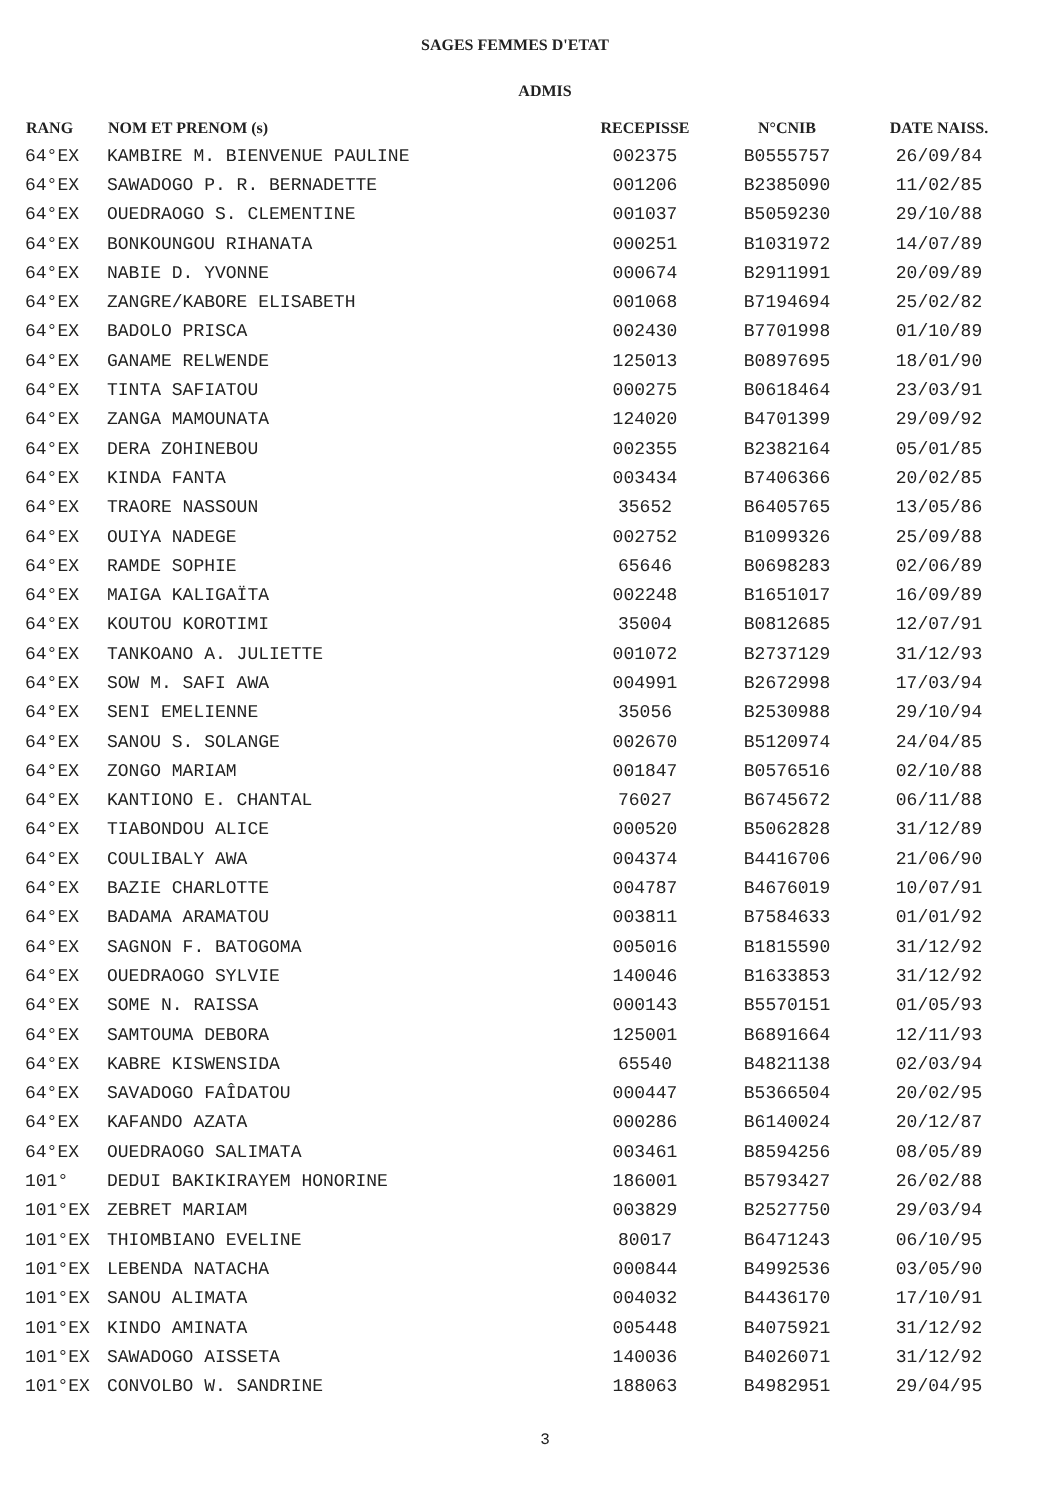SAGES FEMMES D'ETAT
ADMIS
| RANG | NOM ET PRENOM (s) | RECEPISSE | N°CNIB | DATE NAISS. |
| --- | --- | --- | --- | --- |
| 64°EX | KAMBIRE M. BIENVENUE PAULINE | 002375 | B0555757 | 26/09/84 |
| 64°EX | SAWADOGO P. R. BERNADETTE | 001206 | B2385090 | 11/02/85 |
| 64°EX | OUEDRAOGO S. CLEMENTINE | 001037 | B5059230 | 29/10/88 |
| 64°EX | BONKOUNGOU RIHANATA | 000251 | B1031972 | 14/07/89 |
| 64°EX | NABIE D. YVONNE | 000674 | B2911991 | 20/09/89 |
| 64°EX | ZANGRE/KABORE ELISABETH | 001068 | B7194694 | 25/02/82 |
| 64°EX | BADOLO PRISCA | 002430 | B7701998 | 01/10/89 |
| 64°EX | GANAME RELWENDE | 125013 | B0897695 | 18/01/90 |
| 64°EX | TINTA SAFIATOU | 000275 | B0618464 | 23/03/91 |
| 64°EX | ZANGA MAMOUNATA | 124020 | B4701399 | 29/09/92 |
| 64°EX | DERA ZOHINEBOU | 002355 | B2382164 | 05/01/85 |
| 64°EX | KINDA FANTA | 003434 | B7406366 | 20/02/85 |
| 64°EX | TRAORE NASSOUN | 35652 | B6405765 | 13/05/86 |
| 64°EX | OUIYA NADEGE | 002752 | B1099326 | 25/09/88 |
| 64°EX | RAMDE SOPHIE | 65646 | B0698283 | 02/06/89 |
| 64°EX | MAIGA KALIGAÏTA | 002248 | B1651017 | 16/09/89 |
| 64°EX | KOUTOU KOROTIMI | 35004 | B0812685 | 12/07/91 |
| 64°EX | TANKOANO A. JULIETTE | 001072 | B2737129 | 31/12/93 |
| 64°EX | SOW M. SAFI AWA | 004991 | B2672998 | 17/03/94 |
| 64°EX | SENI EMELIENNE | 35056 | B2530988 | 29/10/94 |
| 64°EX | SANOU S. SOLANGE | 002670 | B5120974 | 24/04/85 |
| 64°EX | ZONGO MARIAM | 001847 | B0576516 | 02/10/88 |
| 64°EX | KANTIONO E. CHANTAL | 76027 | B6745672 | 06/11/88 |
| 64°EX | TIABONDOU ALICE | 000520 | B5062828 | 31/12/89 |
| 64°EX | COULIBALY AWA | 004374 | B4416706 | 21/06/90 |
| 64°EX | BAZIE CHARLOTTE | 004787 | B4676019 | 10/07/91 |
| 64°EX | BADAMA ARAMATOU | 003811 | B7584633 | 01/01/92 |
| 64°EX | SAGNON F. BATOGOMA | 005016 | B1815590 | 31/12/92 |
| 64°EX | OUEDRAOGO SYLVIE | 140046 | B1633853 | 31/12/92 |
| 64°EX | SOME N. RAISSA | 000143 | B5570151 | 01/05/93 |
| 64°EX | SAMTOUMA DEBORA | 125001 | B6891664 | 12/11/93 |
| 64°EX | KABRE KISWENSIDA | 65540 | B4821138 | 02/03/94 |
| 64°EX | SAVADOGO FAÎDATOU | 000447 | B5366504 | 20/02/95 |
| 64°EX | KAFANDO AZATA | 000286 | B6140024 | 20/12/87 |
| 64°EX | OUEDRAOGO SALIMATA | 003461 | B8594256 | 08/05/89 |
| 101° | DEDUI BAKIKIRAYEM HONORINE | 186001 | B5793427 | 26/02/88 |
| 101°EX | ZEBRET MARIAM | 003829 | B2527750 | 29/03/94 |
| 101°EX | THIOMBIANO EVELINE | 80017 | B6471243 | 06/10/95 |
| 101°EX | LEBENDA NATACHA | 000844 | B4992536 | 03/05/90 |
| 101°EX | SANOU ALIMATA | 004032 | B4436170 | 17/10/91 |
| 101°EX | KINDO AMINATA | 005448 | B4075921 | 31/12/92 |
| 101°EX | SAWADOGO AISSETA | 140036 | B4026071 | 31/12/92 |
| 101°EX | CONVOLBO W. SANDRINE | 188063 | B4982951 | 29/04/95 |
3